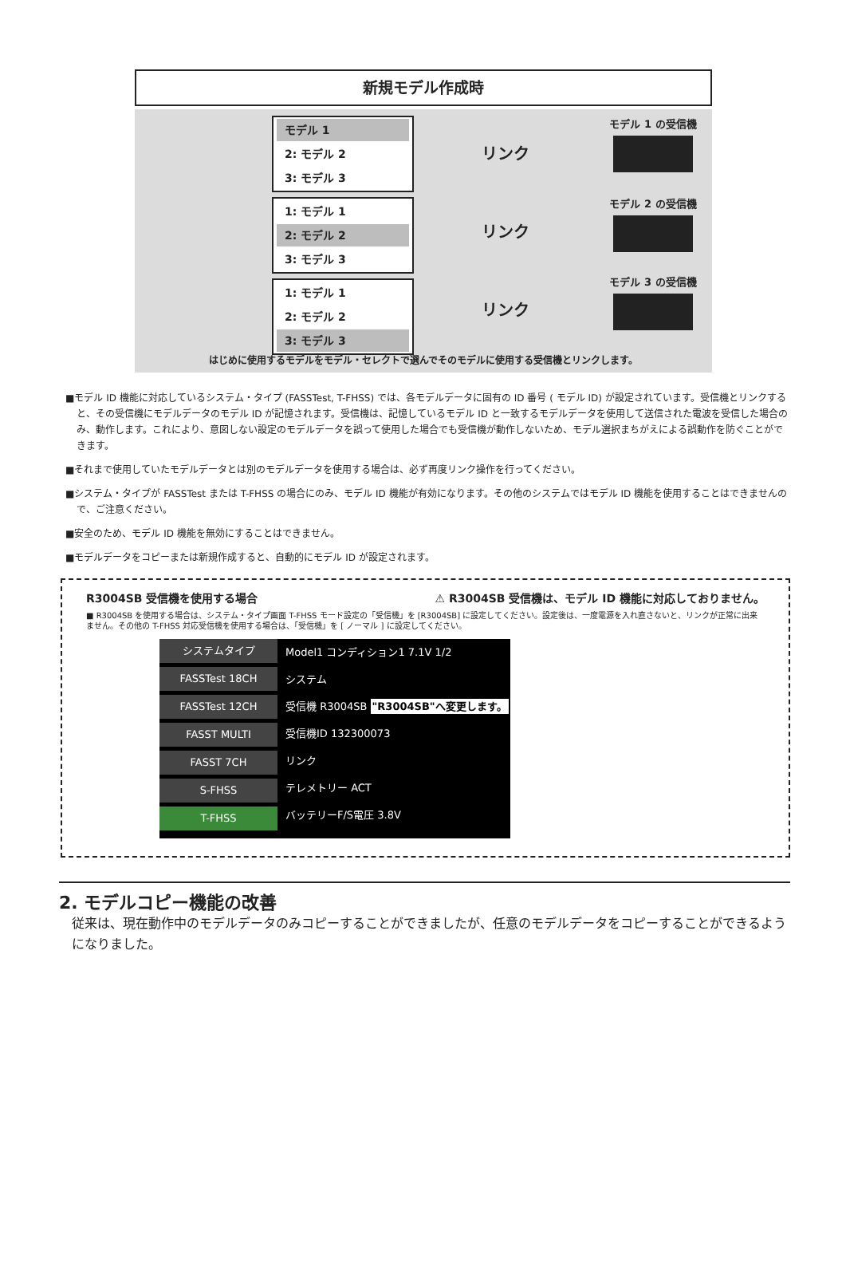新規モデル作成時
モデル 1
2: モデル 2
3: モデル 3
1: モデル 1
2: モデル 2
3: モデル 3
1: モデル 1
2: モデル 2
3: モデル 3
リンク
リンク
リンク
モデル 1 の受信機
モデル 2 の受信機
モデル 3 の受信機
はじめに使用するモデルをモデル・セレクトで選んでそのモデルに使用する受信機とリンクします。
■モデル ID 機能に対応しているシステム・タイプ (FASSTest, T-FHSS) では、各モデルデータに固有の ID 番号 ( モデル ID) が設定されています。受信機とリンクすると、その受信機にモデルデータのモデル ID が記憶されます。受信機は、記憶しているモデル ID と一致するモデルデータを使用して送信された電波を受信した場合のみ、動作します。これにより、意図しない設定のモデルデータを誤って使用した場合でも受信機が動作しないため、モデル選択まちがえによる誤動作を防ぐことができます。
■それまで使用していたモデルデータとは別のモデルデータを使用する場合は、必ず再度リンク操作を行ってください。
■システム・タイプが FASSTest または T-FHSS の場合にのみ、モデル ID 機能が有効になります。その他のシステムではモデル ID 機能を使用することはできませんので、ご注意ください。
■安全のため、モデル ID 機能を無効にすることはできません。
■モデルデータをコピーまたは新規作成すると、自動的にモデル ID が設定されます。
R3004SB 受信機を使用する場合 ⚠ R3004SB 受信機は、モデル ID 機能に対応しておりません。
■ R3004SB を使用する場合は、システム・タイプ画面 T-FHSS モード設定の「受信機」を [R3004SB] に設定してください。設定後は、一度電源を入れ直さないと、リンクが正常に出来ません。その他の T-FHSS 対応受信機を使用する場合は、「受信機」を [ ノーマル ] に設定してください。
システムタイプ
FASSTest 18CH
FASSTest 12CH
FASST MULTI
FASST 7CH
S-FHSS
T-FHSS
Model1 コンディション1 7.1V 1/2
システム
受信機 R3004SB "R3004SB"へ変更します。
受信機ID 132300073
リンク
テレメトリー ACT
バッテリーF/S電圧 3.8V
2. モデルコピー機能の改善
従来は、現在動作中のモデルデータのみコピーすることができましたが、任意のモデルデータをコピーすることができるようになりました。